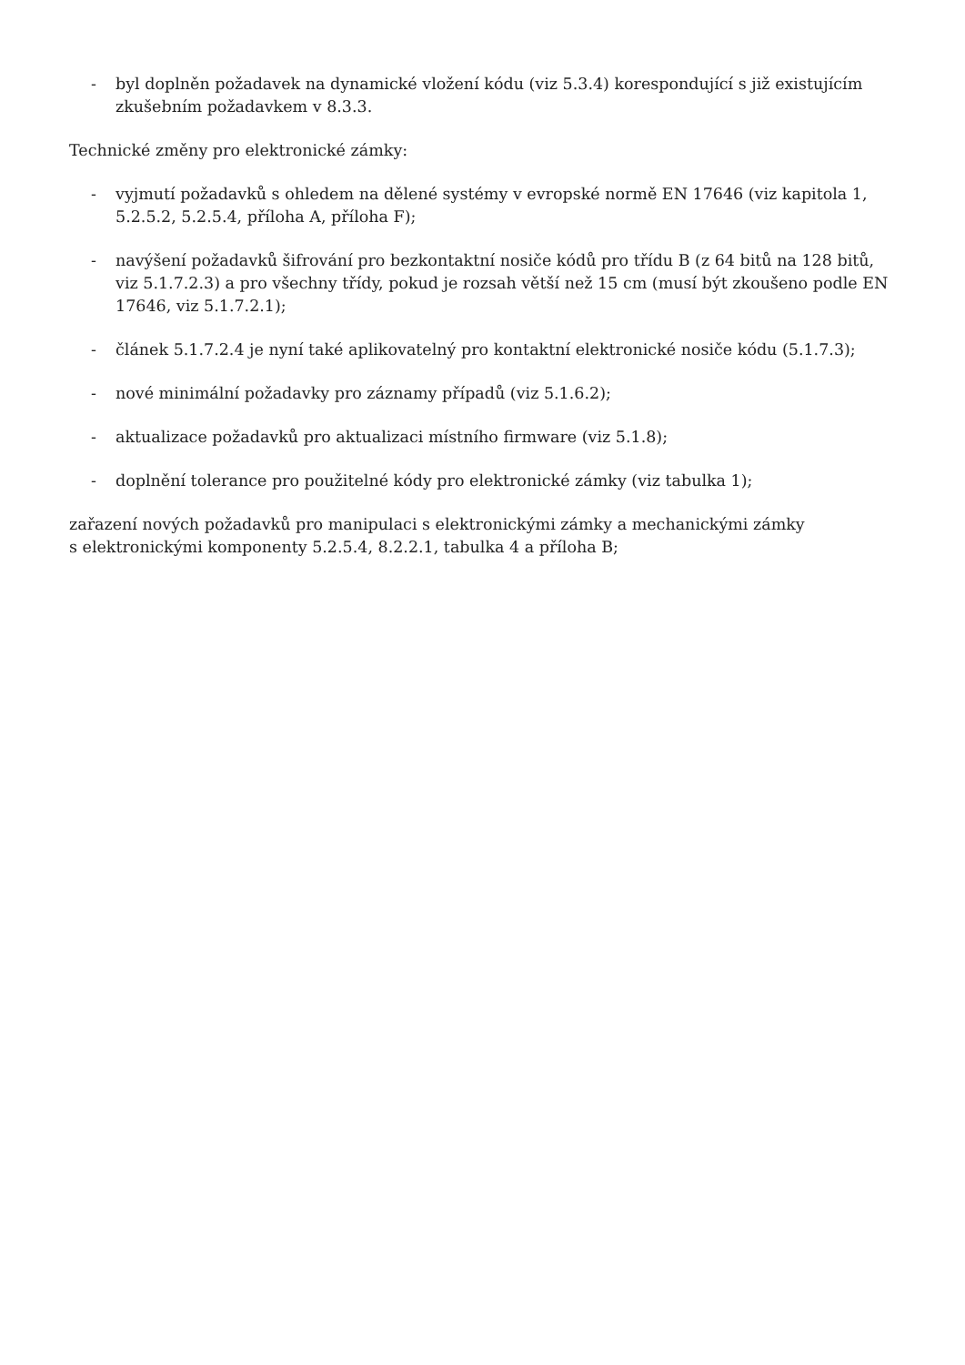- byl doplněn požadavek na dynamické vložení kódu (viz 5.3.4) korespondující s již existujícím zkušebním požadavkem v 8.3.3.
Technické změny pro elektronické zámky:
- vyjmutí požadavků s ohledem na dělené systémy v evropské normě EN 17646 (viz kapitola 1, 5.2.5.2, 5.2.5.4, příloha A, příloha F);
- navýšení požadavků šifrování pro bezkontaktní nosiče kódů pro třídu B (z 64 bitů na 128 bitů, viz 5.1.7.2.3) a pro všechny třídy, pokud je rozsah větší než 15 cm (musí být zkoušeno podle EN 17646, viz 5.1.7.2.1);
- článek 5.1.7.2.4 je nyní také aplikovatelný pro kontaktní elektronické nosiče kódu (5.1.7.3);
- nové minimální požadavky pro záznamy případů (viz 5.1.6.2);
- aktualizace požadavků pro aktualizaci místního firmware (viz 5.1.8);
- doplnění tolerance pro použitelné kódy pro elektronické zámky (viz tabulka 1);
zařazení nových požadavků pro manipulaci s elektronickými zámky a mechanickými zámky
s elektronickými komponenty 5.2.5.4, 8.2.2.1, tabulka 4 a příloha B;